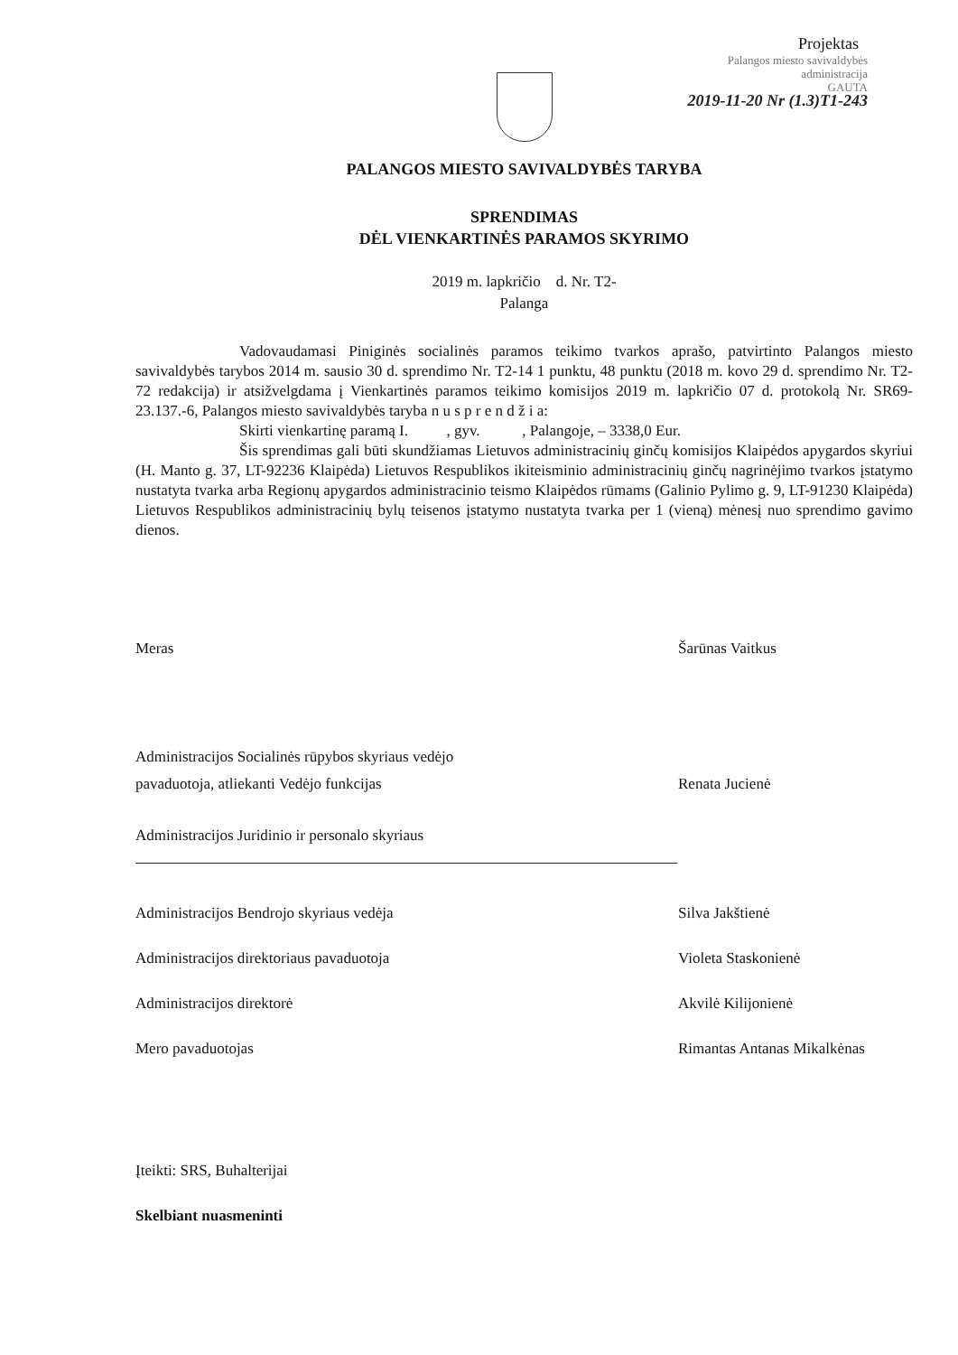Projektas
Palangos miesto savivaldybės
administracija
GAUTA
2019-11-20 Nr (1.3)T1-243
PALANGOS MIESTO SAVIVALDYBĖS TARYBA
SPRENDIMAS
DĖL VIENKARTINĖS PARAMOS SKYRIMO
2019 m. lapkričio d. Nr. T2-
Palanga
Vadovaudamasi Piniginės socialinės paramos teikimo tvarkos aprašo, patvirtinto Palangos miesto savivaldybės tarybos 2014 m. sausio 30 d. sprendimo Nr. T2-14 1 punktu, 48 punktu (2018 m. kovo 29 d. sprendimo Nr. T2-72 redakcija) ir atsižvelgdama į Vienkartinės paramos teikimo komisijos 2019 m. lapkričio 07 d. protokolą Nr. SR69-23.137.-6, Palangos miesto savivaldybės taryba n u s p r e n d ž i a:
Skirti vienkartinę paramą I. , gyv. , Palangoje, – 3338,0 Eur.
Šis sprendimas gali būti skundžiamas Lietuvos administracinių ginčų komisijos Klaipėdos apygardos skyriui (H. Manto g. 37, LT-92236 Klaipėda) Lietuvos Respublikos ikiteisminio administracinių ginčų nagrinėjimo tvarkos įstatymo nustatyta tvarka arba Regionų apygardos administracinio teismo Klaipėdos rūmams (Galinio Pylimo g. 9, LT-91230 Klaipėda) Lietuvos Respublikos administracinių bylų teisenos įstatymo nustatyta tvarka per 1 (vieną) mėnesį nuo sprendimo gavimo dienos.
Meras Šarūnas Vaitkus
Administracijos Socialinės rūpybos skyriaus vedėjo
pavaduotoja, atliekanti Vedėjo funkcijas
Renata Jucienė
Administracijos Juridinio ir personalo skyriaus
Administracijos Bendrojo skyriaus vedėja
Silva Jakštienė
Administracijos direktoriaus pavaduotoja
Violeta Staskonienė
Administracijos direktorė Akvilė Kilijonienė
Mero pavaduotojas Rimantas Antanas Mikalkėnas
Įteikti: SRS, Buhalterijai
Skelbiant nuasmeninti